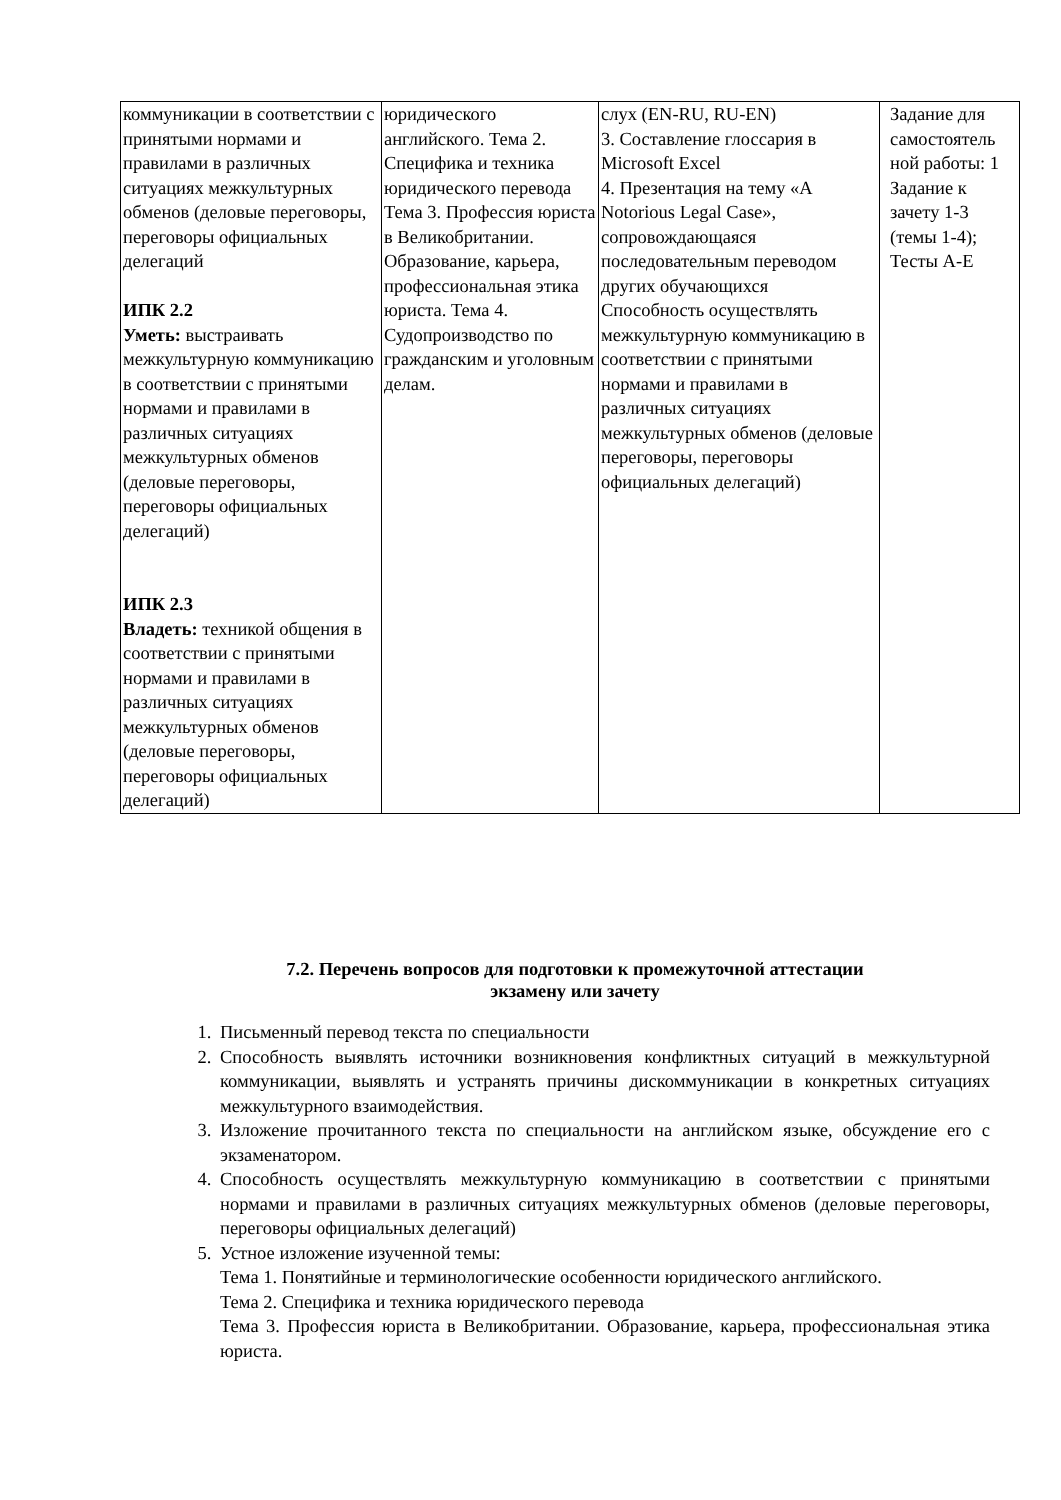| коммуникации в соответствии с принятыми нормами и правилами в различных ситуациях межкультурных обменов (деловые переговоры, переговоры официальных делегаций ИПК 2.2 Уметь: выстраивать межкультурную коммуникацию в соответствии с принятыми нормами и правилами в различных ситуациях межкультурных обменов (деловые переговоры, переговоры официальных делегаций) ИПК 2.3 Владеть: техникой общения в соответствии с принятыми нормами и правилами в различных ситуациях межкультурных обменов (деловые переговоры, переговоры официальных делегаций) | юридического английского. Тема 2. Специфика и техника юридического перевода Тема 3. Профессия юриста в Великобритании. Образование, карьера, профессиональная этика юриста. Тема 4. Судопроизводство по гражданским и уголовным делам. | слух (EN-RU, RU-EN) 3. Составление глоссария в Microsoft Excel 4. Презентация на тему «A Notorious Legal Case», сопровождающаяся последовательным переводом других обучающихся Способность осуществлять межкультурную коммуникацию в соответствии с принятыми нормами и правилами в различных ситуациях межкультурных обменов (деловые переговоры, переговоры официальных делегаций) | Задание для самостоятель ной работы: 1 Задание к зачету 1-3 (темы 1-4); Тесты А-Е |
7.2. Перечень вопросов для подготовки к промежуточной аттестации
экзамену или зачету
1. Письменный перевод текста по специальности
2. Способность выявлять источники возникновения конфликтных ситуаций в межкультурной коммуникации, выявлять и устранять причины дискоммуникации в конкретных ситуациях межкультурного взаимодействия.
3. Изложение прочитанного текста по специальности на английском языке, обсуждение его с экзаменатором.
4. Способность осуществлять межкультурную коммуникацию в соответствии с принятыми нормами и правилами в различных ситуациях межкультурных обменов (деловые переговоры, переговоры официальных делегаций)
5. Устное изложение изученной темы:
Тема 1. Понятийные и терминологические особенности юридического английского.
Тема 2. Специфика и техника юридического перевода
Тема 3. Профессия юриста в Великобритании. Образование, карьера, профессиональная этика юриста.